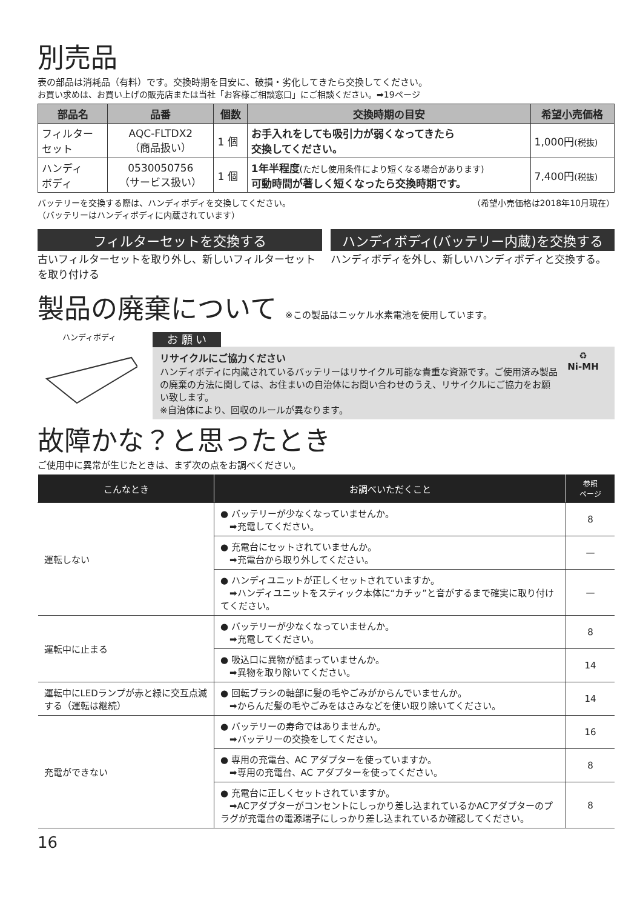別売品
表の部品は消耗品（有料）です。交換時期を目安に、破損・劣化してきたら交換してください。
お買い求めは、お買い上げの販売店または当社「お客様ご相談窓口」にご相談ください。➡19ページ
| 部品名 | 品番 | 個数 | 交換時期の目安 | 希望小売価格 |
| --- | --- | --- | --- | --- |
| フィルター セット | AQC-FLTDX2 （商品扱い） | 1 個 | お手入れをしても吸引力が弱くなってきたら 交換してください。 | 1,000円 (税抜) |
| ハンディ ボディ | 0530050756 （サービス扱い） | 1 個 | 1年半程度 (ただし使用条件により短くなる場合があります) 可動時間が著しく短くなったら交換時期です。 | 7,400円 (税抜) |
バッテリーを交換する際は、ハンディボディを交換してください。
（バッテリーはハンディボディに内蔵されています）
（希望小売価格は2018年10月現在）
フィルターセットを交換する
古いフィルターセットを取り外し、新しいフィルターセットを取り付ける
ハンディボディ(バッテリー内蔵)を交換する
ハンディボディを外し、新しいハンディボディと交換する。
製品の廃棄について ※この製品はニッケル水素電池を使用しています。
ハンディボディ
お 願 い
リサイクルにご協力ください
ハンディボディに内蔵されているバッテリーはリサイクル可能な貴重な資源です。ご使用済み製品の廃棄の方法に関しては、お住まいの自治体にお問い合わせのうえ、リサイクルにご協力をお願い致します。
※自治体により、回収のルールが異なります。
♻
Ni-MH
故障かな？と思ったとき
ご使用中に異常が生じたときは、まず次の点をお調べください。
| こんなとき | お調べいただくこと | 参照 ページ |
| --- | --- | --- |
| 運転しない | ● バッテリーが少なくなっていませんか。 ➡充電してください。 | 8 |
| | ● 充電台にセットされていませんか。 ➡充電台から取り外してください。 | — |
| | ● ハンディユニットが正しくセットされていますか。 ➡ハンディユニットをスティック本体に“カチッ”と音がするまで確実に取り付けてください。 | — |
| 運転中に止まる | ● バッテリーが少なくなっていませんか。 ➡充電してください。 | 8 |
| | ● 吸込口に異物が詰まっていませんか。 ➡異物を取り除いてください。 | 14 |
| 運転中にLEDランプが赤と緑に交互点滅する（運転は継続） | ● 回転ブラシの軸部に髪の毛やごみがからんでいませんか。 ➡からんだ髪の毛やごみをはさみなどを使い取り除いてください。 | 14 |
| 充電ができない | ● バッテリーの寿命ではありませんか。 ➡バッテリーの交換をしてください。 | 16 |
| | ● 専用の充電台、AC アダプターを使っていますか。 ➡専用の充電台、AC アダプターを使ってください。 | 8 |
| | ● 充電台に正しくセットされていますか。 ➡ACアダプターがコンセントにしっかり差し込まれているかACアダプターのプラグが充電台の電源端子にしっかり差し込まれているか確認してください。 | 8 |
16